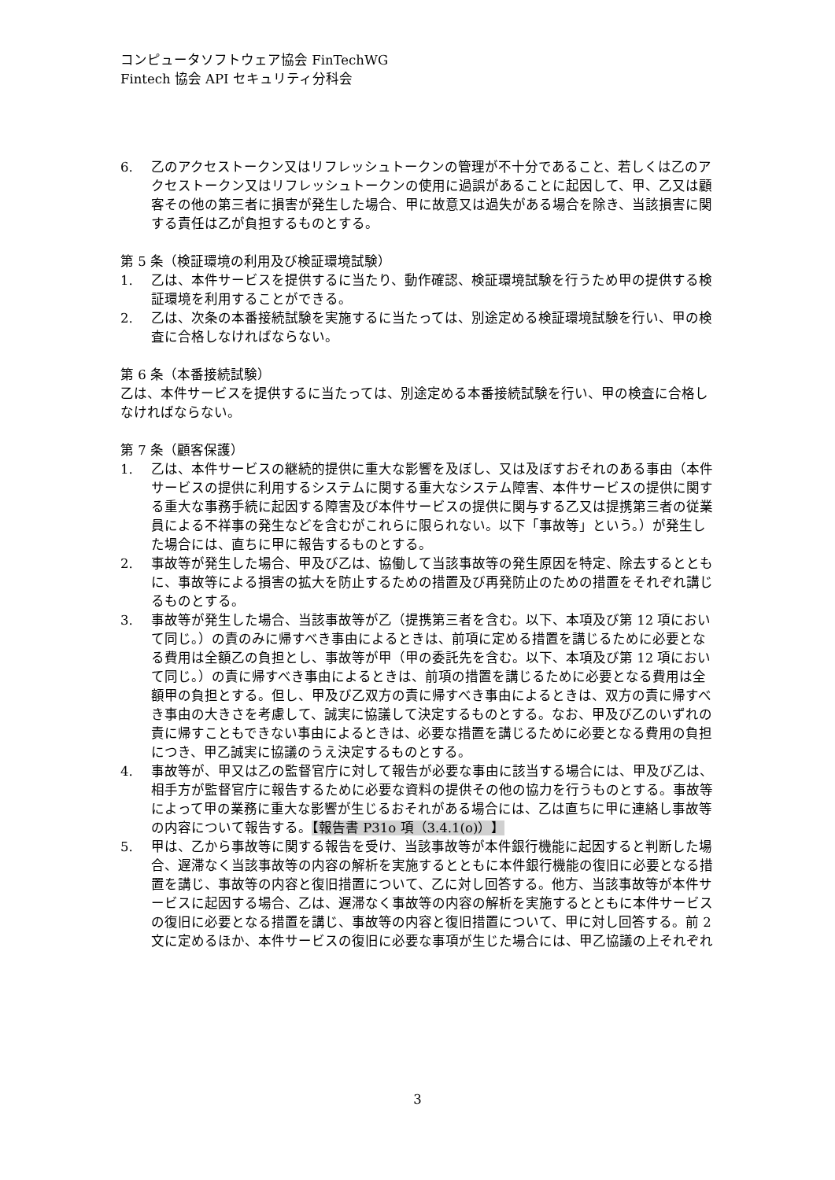コンピュータソフトウェア協会 FinTechWG
Fintech 協会 API セキュリティ分科会
6. 乙のアクセストークン又はリフレッシュトークンの管理が不十分であること、若しくは乙のアクセストークン又はリフレッシュトークンの使用に過誤があることに起因して、甲、乙又は顧客その他の第三者に損害が発生した場合、甲に故意又は過失がある場合を除き、当該損害に関する責任は乙が負担するものとする。
第 5 条（検証環境の利用及び検証環境試験）
1. 乙は、本件サービスを提供するに当たり、動作確認、検証環境試験を行うため甲の提供する検証環境を利用することができる。
2. 乙は、次条の本番接続試験を実施するに当たっては、別途定める検証環境試験を行い、甲の検査に合格しなければならない。
第 6 条（本番接続試験）
乙は、本件サービスを提供するに当たっては、別途定める本番接続試験を行い、甲の検査に合格しなければならない。
第 7 条（顧客保護）
1. 乙は、本件サービスの継続的提供に重大な影響を及ぼし、又は及ぼすおそれのある事由（本件サービスの提供に利用するシステムに関する重大なシステム障害、本件サービスの提供に関する重大な事務手続に起因する障害及び本件サービスの提供に関与する乙又は提携第三者の従業員による不祥事の発生などを含むがこれらに限られない。以下「事故等」という。）が発生した場合には、直ちに甲に報告するものとする。
2. 事故等が発生した場合、甲及び乙は、協働して当該事故等の発生原因を特定、除去するとともに、事故等による損害の拡大を防止するための措置及び再発防止のための措置をそれぞれ講じるものとする。
3. 事故等が発生した場合、当該事故等が乙（提携第三者を含む。以下、本項及び第 12 項において同じ。）の責のみに帰すべき事由によるときは、前項に定める措置を講じるために必要となる費用は全額乙の負担とし、事故等が甲（甲の委託先を含む。以下、本項及び第 12 項において同じ。）の責に帰すべき事由によるときは、前項の措置を講じるために必要となる費用は全額甲の負担とする。但し、甲及び乙双方の責に帰すべき事由によるときは、双方の責に帰すべき事由の大きさを考慮して、誠実に協議して決定するものとする。なお、甲及び乙のいずれの責に帰すこともできない事由によるときは、必要な措置を講じるために必要となる費用の負担につき、甲乙誠実に協議のうえ決定するものとする。
4. 事故等が、甲又は乙の監督官庁に対して報告が必要な事由に該当する場合には、甲及び乙は、相手方が監督官庁に報告するために必要な資料の提供その他の協力を行うものとする。事故等によって甲の業務に重大な影響が生じるおそれがある場合には、乙は直ちに甲に連絡し事故等の内容について報告する。【報告書 P31o 項（3.4.1(o)）】
5. 甲は、乙から事故等に関する報告を受け、当該事故等が本件銀行機能に起因すると判断した場合、遅滞なく当該事故等の内容の解析を実施するとともに本件銀行機能の復旧に必要となる措置を講じ、事故等の内容と復旧措置について、乙に対し回答する。他方、当該事故等が本件サービスに起因する場合、乙は、遅滞なく事故等の内容の解析を実施するとともに本件サービスの復旧に必要となる措置を講じ、事故等の内容と復旧措置について、甲に対し回答する。前 2 文に定めるほか、本件サービスの復旧に必要な事項が生じた場合には、甲乙協議の上それぞれ
3